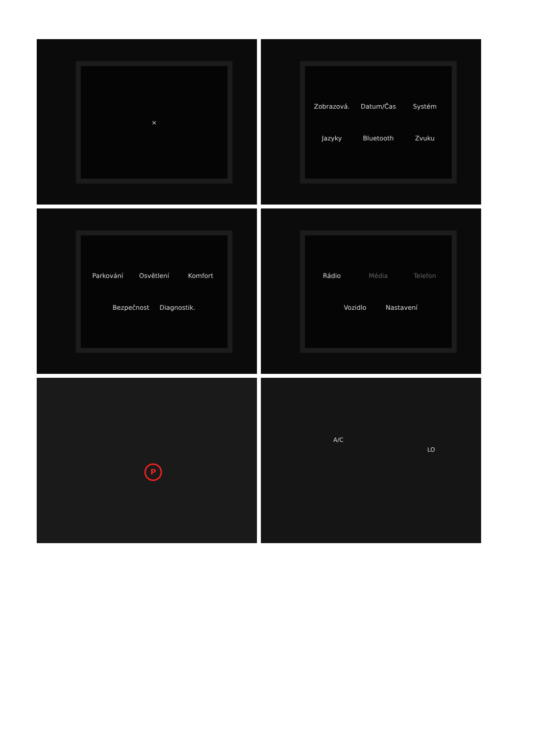×
Zobrazová. Datum/Čas Systém Jazyky Bluetooth Zvuku
Parkování Osvětlení Komfort Bezpečnost Diagnostik.
Rádio Média Telefon Vozidlo Nastavení
P
A/C
LO